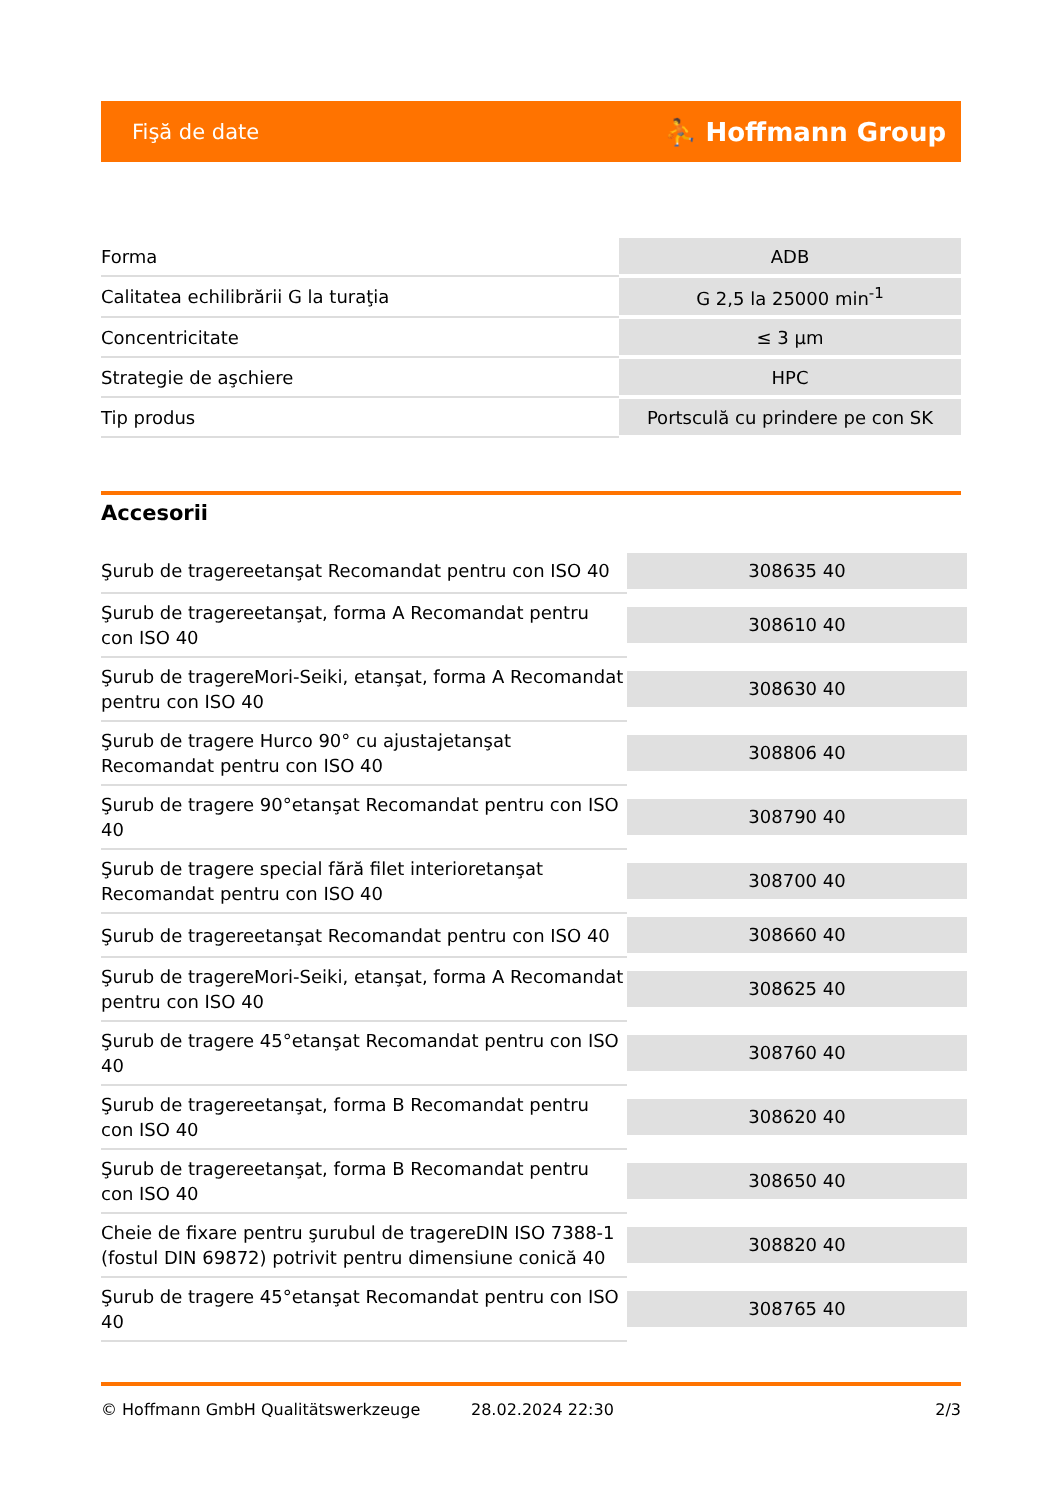Fişă de date ⛹ Hoffmann Group
| Forma | ADB |
| Calitatea echilibrării G la turaţia | G 2,5 la 25000 min<sup>-1</sup> |
| Concentricitate | ≤ 3 µm |
| Strategie de aşchiere | HPC |
| Tip produs | Portsculă cu prindere pe con SK |
Accesorii
| Şurub de tragereetanşat Recomandat pentru con ISO 40 | 308635 40 |
| Şurub de tragereetanşat, forma A Recomandat pentru con ISO 40 | 308610 40 |
| Şurub de tragereMori-Seiki, etanşat, forma A Recomandat pentru con ISO 40 | 308630 40 |
| Şurub de tragere Hurco 90° cu ajustajetanşat Recomandat pentru con ISO 40 | 308806 40 |
| Şurub de tragere 90°etanşat Recomandat pentru con ISO 40 | 308790 40 |
| Şurub de tragere special fără filet interioretanşat Recomandat pentru con ISO 40 | 308700 40 |
| Şurub de tragereetanşat Recomandat pentru con ISO 40 | 308660 40 |
| Şurub de tragereMori-Seiki, etanşat, forma A Recomandat pentru con ISO 40 | 308625 40 |
| Şurub de tragere 45°etanşat Recomandat pentru con ISO 40 | 308760 40 |
| Şurub de tragereetanşat, forma B Recomandat pentru con ISO 40 | 308620 40 |
| Şurub de tragereetanşat, forma B Recomandat pentru con ISO 40 | 308650 40 |
| Cheie de fixare pentru şurubul de tragereDIN ISO 7388-1 (fostul DIN 69872) potrivit pentru dimensiune conică 40 | 308820 40 |
| Şurub de tragere 45°etanşat Recomandat pentru con ISO 40 | 308765 40 |
© Hoffmann GmbH Qualitätswerkzeuge 28.02.2024 22:30 2/3